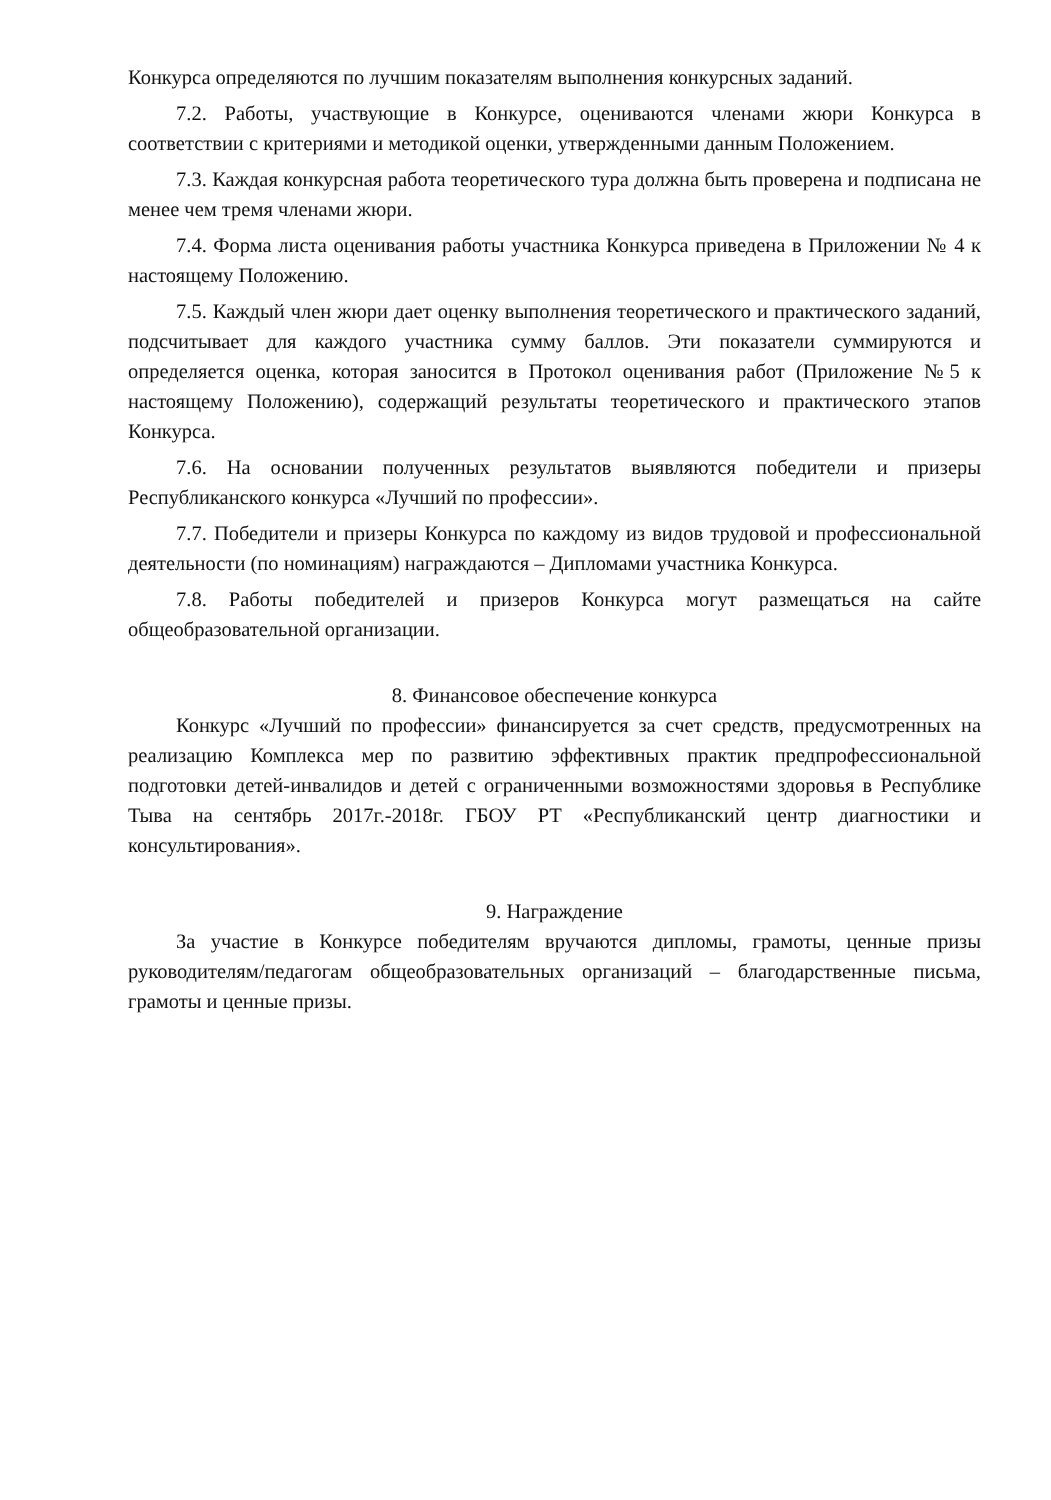Конкурса определяются по лучшим показателям выполнения конкурсных заданий.
7.2. Работы, участвующие в Конкурсе, оцениваются членами жюри Конкурса в соответствии с критериями и методикой оценки, утвержденными данным Положением.
7.3. Каждая конкурсная работа теоретического тура должна быть проверена и подписана не менее чем тремя членами жюри.
7.4. Форма листа оценивания работы участника Конкурса приведена в Приложении № 4 к настоящему Положению.
7.5. Каждый член жюри дает оценку выполнения теоретического и практического заданий, подсчитывает для каждого участника сумму баллов. Эти показатели суммируются и определяется оценка, которая заносится в Протокол оценивания работ (Приложение №5 к настоящему Положению), содержащий результаты теоретического и практического этапов Конкурса.
7.6. На основании полученных результатов выявляются победители и призеры Республиканского конкурса «Лучший по профессии».
7.7. Победители и призеры Конкурса по каждому из видов трудовой и профессиональной деятельности (по номинациям) награждаются – Дипломами участника Конкурса.
7.8. Работы победителей и призеров Конкурса могут размещаться на сайте общеобразовательной организации.
8. Финансовое обеспечение конкурса
Конкурс «Лучший по профессии» финансируется за счет средств, предусмотренных на реализацию Комплекса мер по развитию эффективных практик предпрофессиональной подготовки детей-инвалидов и детей с ограниченными возможностями здоровья в Республике Тыва на сентябрь 2017г.-2018г. ГБОУ РТ «Республиканский центр диагностики и консультирования».
9. Награждение
За участие в Конкурсе победителям вручаются дипломы, грамоты, ценные призы руководителям/педагогам общеобразовательных организаций – благодарственные письма, грамоты и ценные призы.